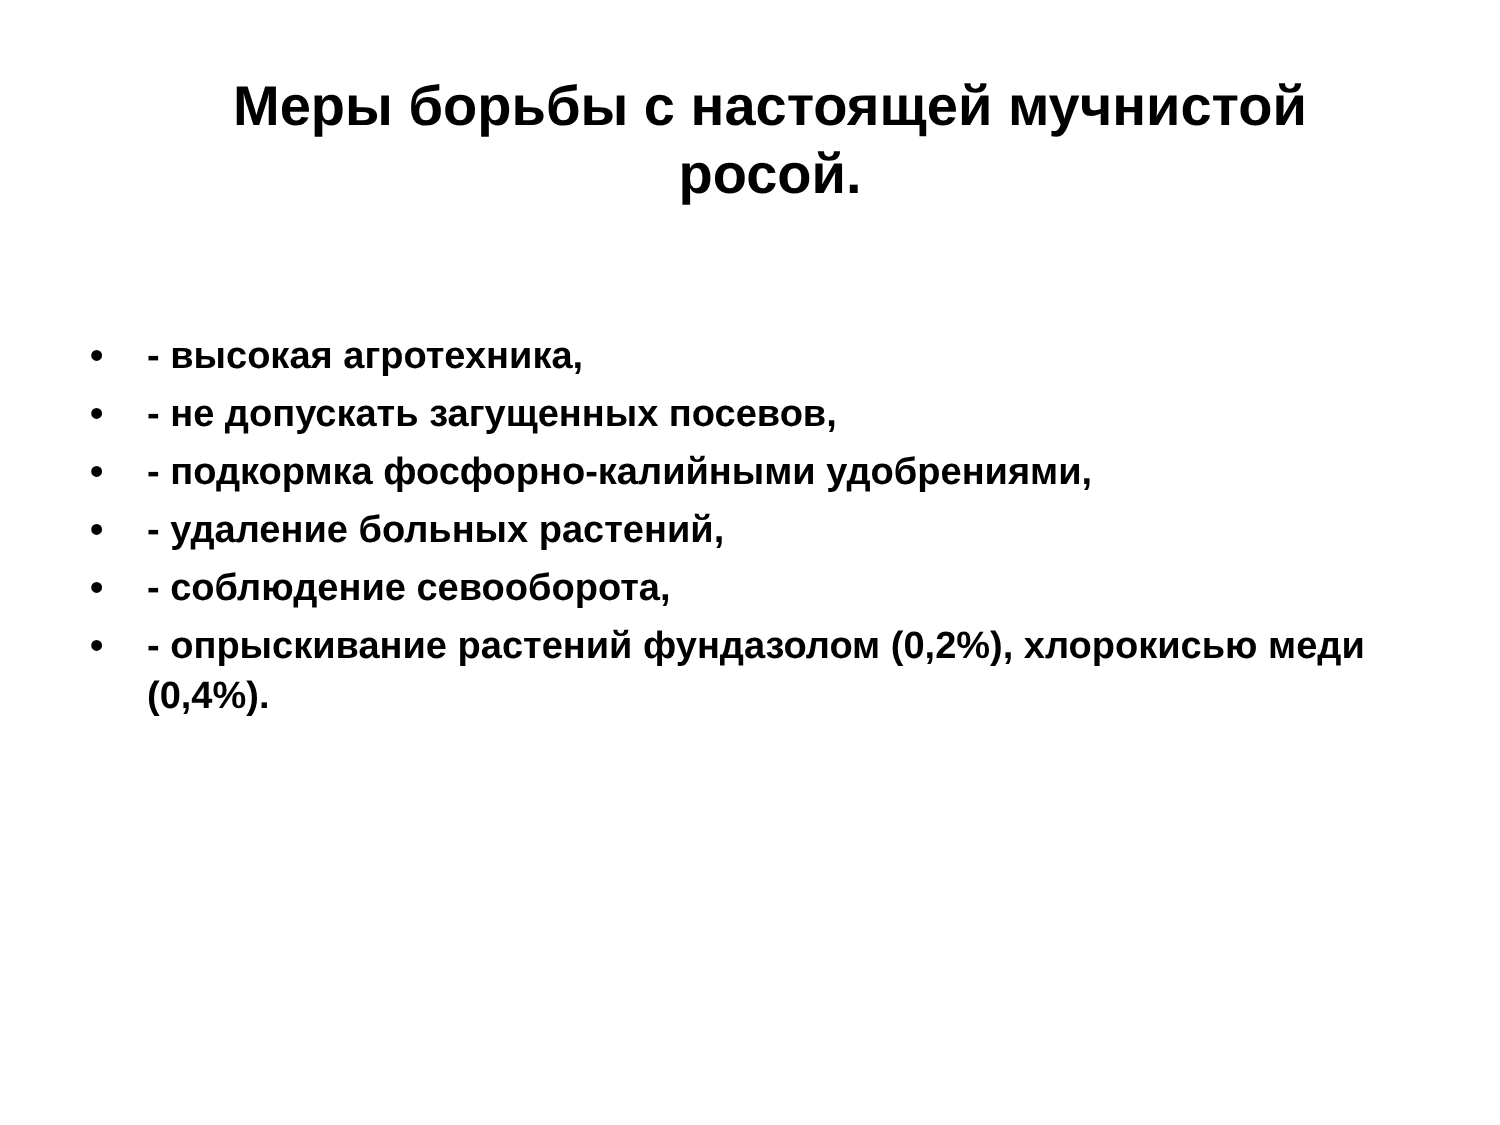Меры борьбы с настоящей мучнистой
росой.
• - высокая агротехника,
• - не допускать загущенных посевов,
• - подкормка фосфорно-калийными удобрениями,
• - удаление больных растений,
• - соблюдение севооборота,
• - опрыскивание растений фундазолом (0,2%), хлорокисью меди (0,4%).